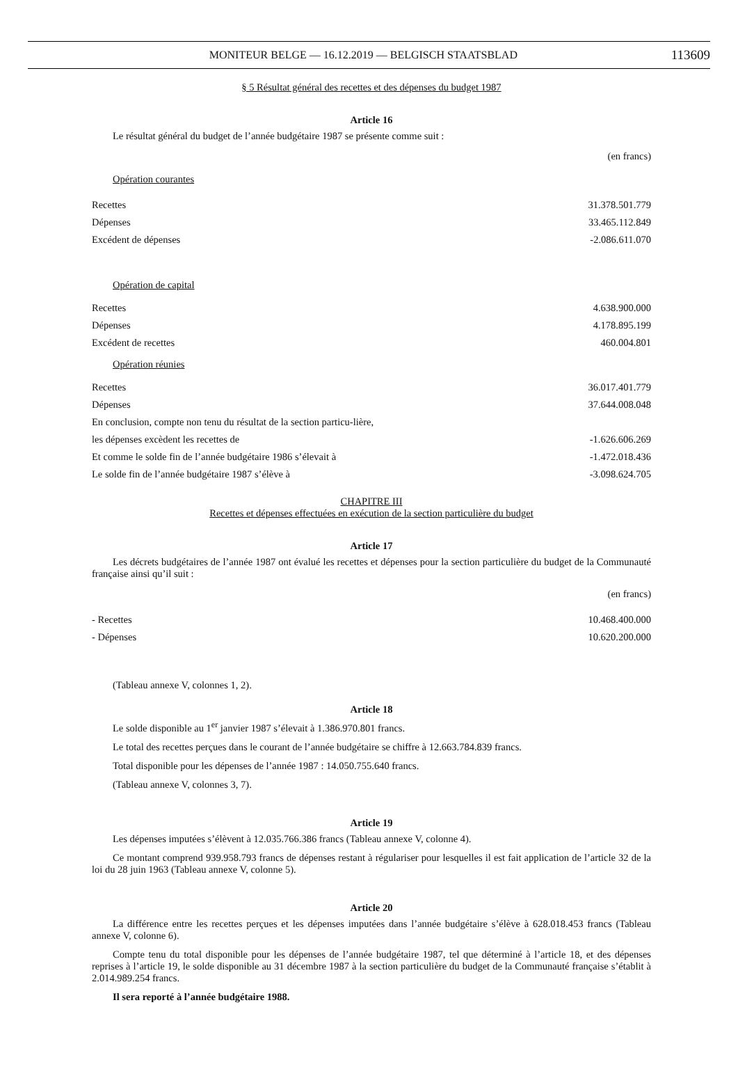MONITEUR BELGE — 16.12.2019 — BELGISCH STAATSBLAD
113609
§ 5 Résultat général des recettes et des dépenses du budget 1987
Article 16
Le résultat général du budget de l’année budgétaire 1987 se présente comme suit :
(en francs)
| Opération courantes | |
| Recettes | 31.378.501.779 |
| Dépenses | 33.465.112.849 |
| Excédent de dépenses | -2.086.611.070 |
| Opération de capital | |
| Recettes | 4.638.900.000 |
| Dépenses | 4.178.895.199 |
| Excédent de recettes | 460.004.801 |
| Opération réunies | |
| Recettes | 36.017.401.779 |
| Dépenses | 37.644.008.048 |
| En conclusion, compte non tenu du résultat de la section particu-lière, | |
| les dépenses excèdent les recettes de | -1.626.606.269 |
| Et comme le solde fin de l’année budgétaire 1986 s’élevait à | -1.472.018.436 |
| Le solde fin de l’année budgétaire 1987 s’élève à | -3.098.624.705 |
CHAPITRE III
Recettes et dépenses effectuées en exécution de la section particulière du budget
Article 17
Les décrets budgétaires de l’année 1987 ont évalué les recettes et dépenses pour la section particulière du budget de la Communauté française ainsi qu’il suit :
(en francs)
| - Recettes | 10.468.400.000 |
| - Dépenses | 10.620.200.000 |
(Tableau annexe V, colonnes 1, 2).
Article 18
Le solde disponible au 1<sup>er</sup> janvier 1987 s’élevait à 1.386.970.801 francs.
Le total des recettes perçues dans le courant de l’année budgétaire se chiffre à 12.663.784.839 francs.
Total disponible pour les dépenses de l’année 1987 : 14.050.755.640 francs.
(Tableau annexe V, colonnes 3, 7).
Article 19
Les dépenses imputées s’élèvent à 12.035.766.386 francs (Tableau annexe V, colonne 4).
Ce montant comprend 939.958.793 francs de dépenses restant à régulariser pour lesquelles il est fait application de l’article 32 de la loi du 28 juin 1963 (Tableau annexe V, colonne 5).
Article 20
La différence entre les recettes perçues et les dépenses imputées dans l’année budgétaire s’élève à 628.018.453 francs (Tableau annexe V, colonne 6).
Compte tenu du total disponible pour les dépenses de l’année budgétaire 1987, tel que déterminé à l’article 18, et des dépenses reprises à l’article 19, le solde disponible au 31 décembre 1987 à la section particulière du budget de la Communauté française s’établit à 2.014.989.254 francs.
Il sera reporté à l’année budgétaire 1988.